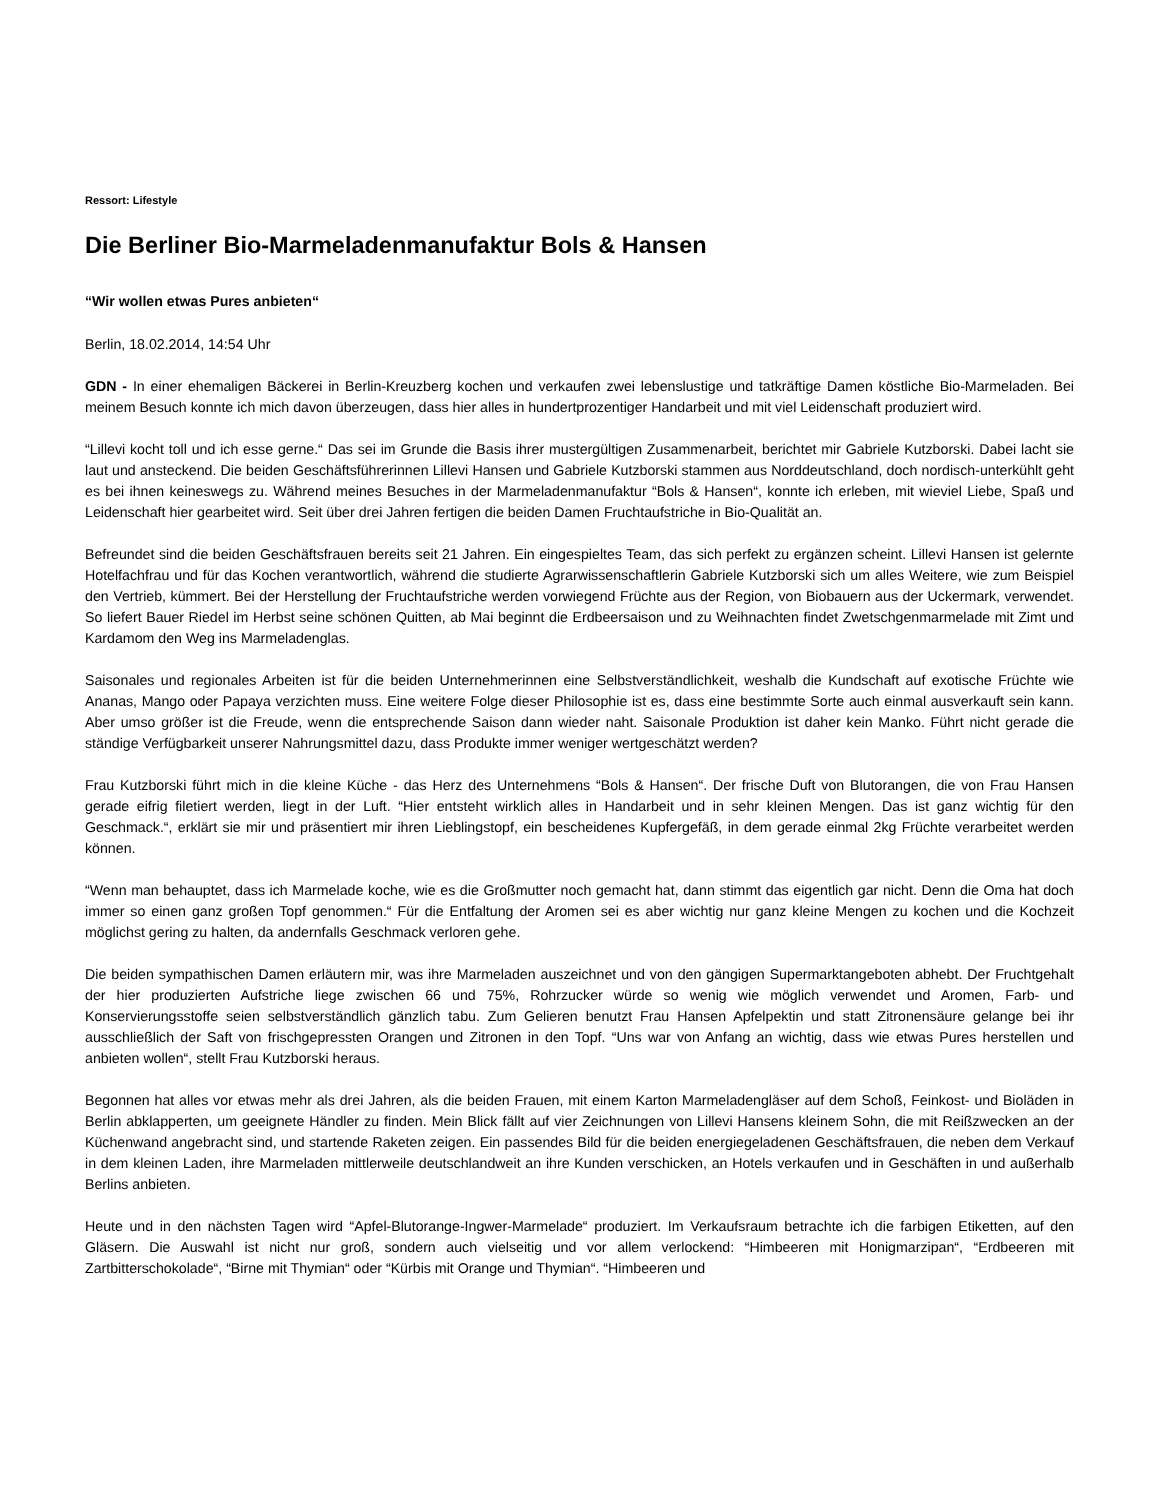Ressort: Lifestyle
Die Berliner Bio-Marmeladenmanufaktur Bols & Hansen
“Wir wollen etwas Pures anbieten“
Berlin, 18.02.2014, 14:54 Uhr
GDN - In einer ehemaligen Bäckerei in Berlin-Kreuzberg kochen und verkaufen zwei lebenslustige und tatkräftige Damen köstliche Bio-Marmeladen. Bei meinem Besuch konnte ich mich davon überzeugen, dass hier alles in hundertprozentiger Handarbeit und mit viel Leidenschaft produziert wird.
“Lillevi kocht toll und ich esse gerne.“ Das sei im Grunde die Basis ihrer mustergültigen Zusammenarbeit, berichtet mir Gabriele Kutzborski. Dabei lacht sie laut und ansteckend. Die beiden Geschäftsführerinnen Lillevi Hansen und Gabriele Kutzborski stammen aus Norddeutschland, doch nordisch-unterkühlt geht es bei ihnen keineswegs zu. Während meines Besuches in der Marmeladenmanufaktur “Bols & Hansen“, konnte ich erleben, mit wieviel Liebe, Spaß und Leidenschaft hier gearbeitet wird. Seit über drei Jahren fertigen die beiden Damen Fruchtaufstriche in Bio-Qualität an.
Befreundet sind die beiden Geschäftsfrauen bereits seit 21 Jahren. Ein eingespieltes Team, das sich perfekt zu ergänzen scheint. Lillevi Hansen ist gelernte Hotelfachfrau und für das Kochen verantwortlich, während die studierte Agrarwissenschaftlerin Gabriele Kutzborski sich um alles Weitere, wie zum Beispiel den Vertrieb, kümmert. Bei der Herstellung der Fruchtaufstriche werden vorwiegend Früchte aus der Region, von Biobauern aus der Uckermark, verwendet. So liefert Bauer Riedel im Herbst seine schönen Quitten, ab Mai beginnt die Erdbeersaison und zu Weihnachten findet Zwetschgenmarmelade mit Zimt und Kardamom den Weg ins Marmeladenglas.
Saisonales und regionales Arbeiten ist für die beiden Unternehmerinnen eine Selbstverständlichkeit, weshalb die Kundschaft auf exotische Früchte wie Ananas, Mango oder Papaya verzichten muss. Eine weitere Folge dieser Philosophie ist es, dass eine bestimmte Sorte auch einmal ausverkauft sein kann. Aber umso größer ist die Freude, wenn die entsprechende Saison dann wieder naht. Saisonale Produktion ist daher kein Manko. Führt nicht gerade die ständige Verfügbarkeit unserer Nahrungsmittel dazu, dass Produkte immer weniger wertgeschätzt werden?
Frau Kutzborski führt mich in die kleine Küche - das Herz des Unternehmens “Bols & Hansen“. Der frische Duft von Blutorangen, die von Frau Hansen gerade eifrig filetiert werden, liegt in der Luft. “Hier entsteht wirklich alles in Handarbeit und in sehr kleinen Mengen. Das ist ganz wichtig für den Geschmack.“, erklärt sie mir und präsentiert mir ihren Lieblingstopf, ein bescheidenes Kupfergefäß, in dem gerade einmal 2kg Früchte verarbeitet werden können.
“Wenn man behauptet, dass ich Marmelade koche, wie es die Großmutter noch gemacht hat, dann stimmt das eigentlich gar nicht. Denn die Oma hat doch immer so einen ganz großen Topf genommen.“ Für die Entfaltung der Aromen sei es aber wichtig nur ganz kleine Mengen zu kochen und die Kochzeit möglichst gering zu halten, da andernfalls Geschmack verloren gehe.
Die beiden sympathischen Damen erläutern mir, was ihre Marmeladen auszeichnet und von den gängigen Supermarktangeboten abhebt. Der Fruchtgehalt der hier produzierten Aufstriche liege zwischen 66 und 75%, Rohrzucker würde so wenig wie möglich verwendet und Aromen, Farb- und Konservierungsstoffe seien selbstverständlich gänzlich tabu. Zum Gelieren benutzt Frau Hansen Apfelpektin und statt Zitronensäure gelange bei ihr ausschließlich der Saft von frischgepressten Orangen und Zitronen in den Topf. “Uns war von Anfang an wichtig, dass wie etwas Pures herstellen und anbieten wollen“, stellt Frau Kutzborski heraus.
Begonnen hat alles vor etwas mehr als drei Jahren, als die beiden Frauen, mit einem Karton Marmeladengläser auf dem Schoß, Feinkost- und Bioläden in Berlin abklapperten, um geeignete Händler zu finden. Mein Blick fällt auf vier Zeichnungen von Lillevi Hansens kleinem Sohn, die mit Reißzwecken an der Küchenwand angebracht sind, und startende Raketen zeigen. Ein passendes Bild für die beiden energiegeladenen Geschäftsfrauen, die neben dem Verkauf in dem kleinen Laden, ihre Marmeladen mittlerweile deutschlandweit an ihre Kunden verschicken, an Hotels verkaufen und in Geschäften in und außerhalb Berlins anbieten.
Heute und in den nächsten Tagen wird “Apfel-Blutorange-Ingwer-Marmelade“ produziert. Im Verkaufsraum betrachte ich die farbigen Etiketten, auf den Gläsern. Die Auswahl ist nicht nur groß, sondern auch vielseitig und vor allem verlockend: “Himbeeren mit Honigmarzipan“, “Erdbeeren mit Zartbitterschokolade“, “Birne mit Thymian“ oder “Kürbis mit Orange und Thymian“. “Himbeeren und